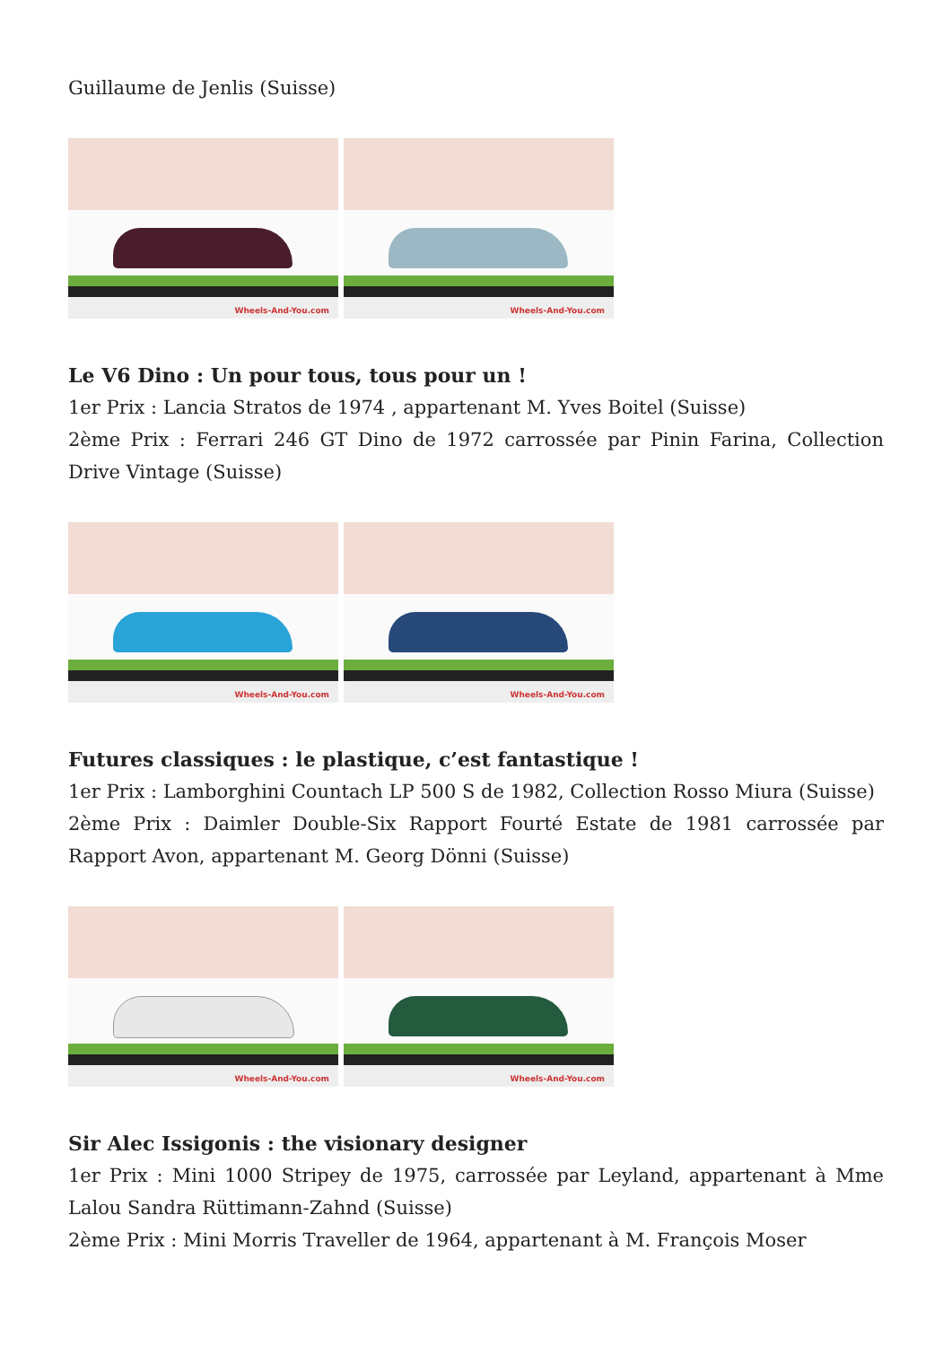Guillaume de Jenlis (Suisse)
Wheels-And-You.com
Wheels-And-You.com
Le V6 Dino : Un pour tous, tous pour un !
1er Prix : Lancia Stratos de 1974 , appartenant M. Yves Boitel (Suisse)
2ème Prix : Ferrari 246 GT Dino de 1972 carrossée par Pinin Farina, Collection Drive Vintage (Suisse)
Wheels-And-You.com
Wheels-And-You.com
Futures classiques : le plastique, c’est fantastique !
1er Prix : Lamborghini Countach LP 500 S de 1982, Collection Rosso Miura (Suisse)
2ème Prix : Daimler Double-Six Rapport Fourté Estate de 1981 carrossée par Rapport Avon, appartenant M. Georg Dönni (Suisse)
Wheels-And-You.com
Wheels-And-You.com
Sir Alec Issigonis : the visionary designer
1er Prix : Mini 1000 Stripey de 1975, carrossée par Leyland, appartenant à Mme Lalou Sandra Rüttimann-Zahnd (Suisse)
2ème Prix : Mini Morris Traveller de 1964, appartenant à M. François Moser